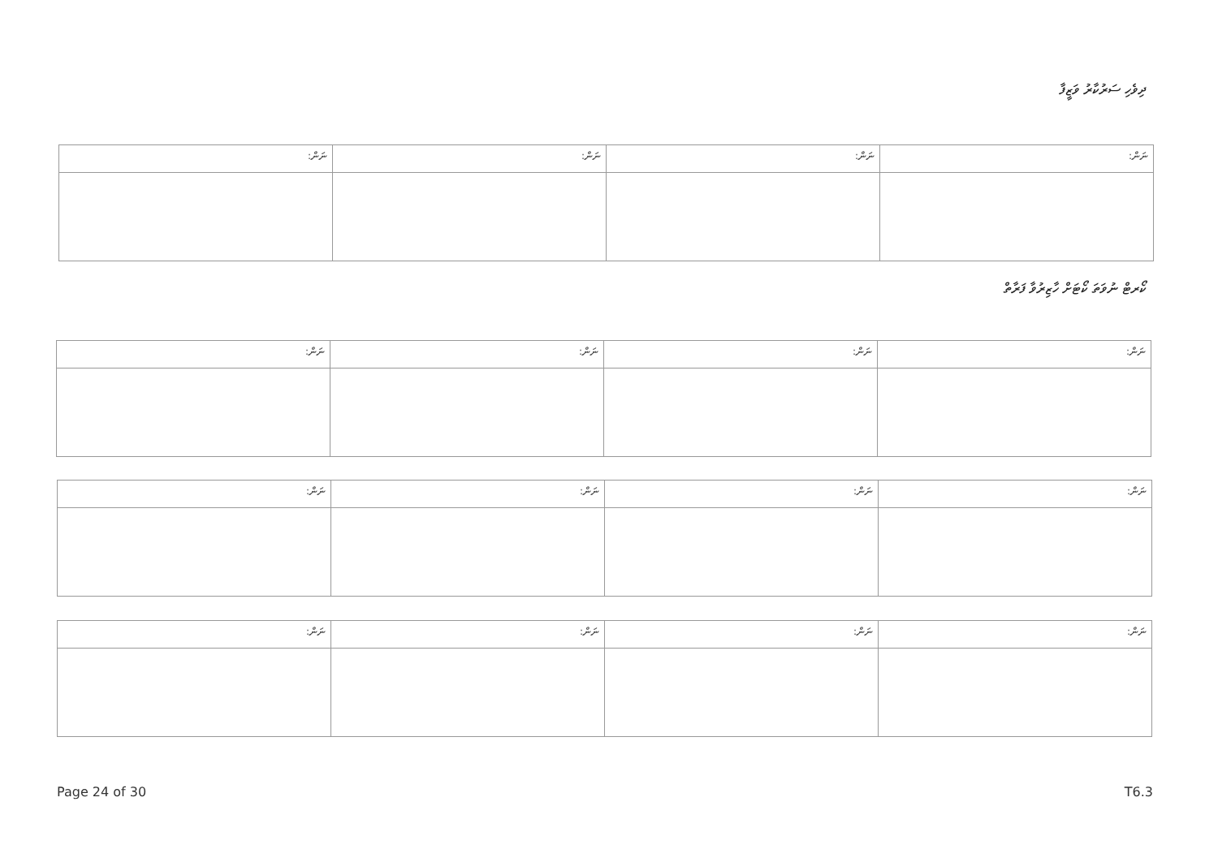ދިވެހި ސަރުކާރު ވަޒީފާ
| ނަން: | ނަން: | ނަން: | ނަން: |
| --- | --- | --- | --- |
ކޯރޓް ނުވަތަ ކޯޓަށް ހާޒިރުވާ ފަރާތް
| ނަން: | ނަން: | ނަން: | ނަން: |
| --- | --- | --- | --- |
| ނަން: | ނަން: | ނަން: | ނަން: |
| --- | --- | --- | --- |
| ނަން: | ނަން: | ނަން: | ނަން: |
| --- | --- | --- | --- |
Page 24 of 30 T6.3